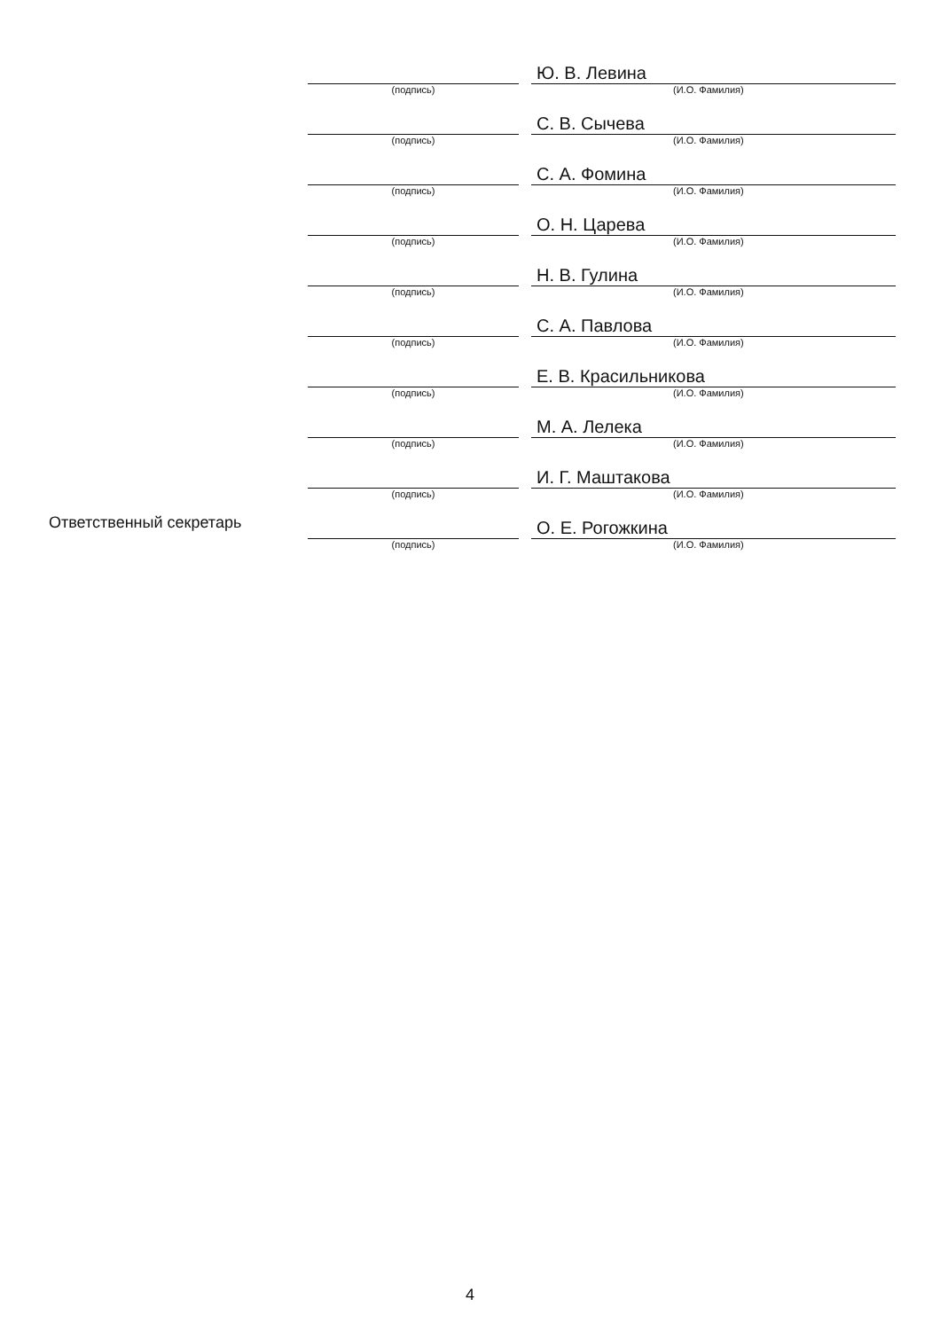| | | | Ю. В. Левина |
| | (подпись) | | (И.О. Фамилия) |
| | | | С. В. Сычева |
| | (подпись) | | (И.О. Фамилия) |
| | | | С. А. Фомина |
| | (подпись) | | (И.О. Фамилия) |
| | | | О. Н. Царева |
| | (подпись) | | (И.О. Фамилия) |
| | | | Н. В. Гулина |
| | (подпись) | | (И.О. Фамилия) |
| | | | С. А. Павлова |
| | (подпись) | | (И.О. Фамилия) |
| | | | Е. В. Красильникова |
| | (подпись) | | (И.О. Фамилия) |
| | | | М. А. Лелека |
| | (подпись) | | (И.О. Фамилия) |
| | | | И. Г. Маштакова |
| | (подпись) | | (И.О. Фамилия) |
| Ответственный секретарь | | | О. Е. Рогожкина |
| | (подпись) | | (И.О. Фамилия) |
4